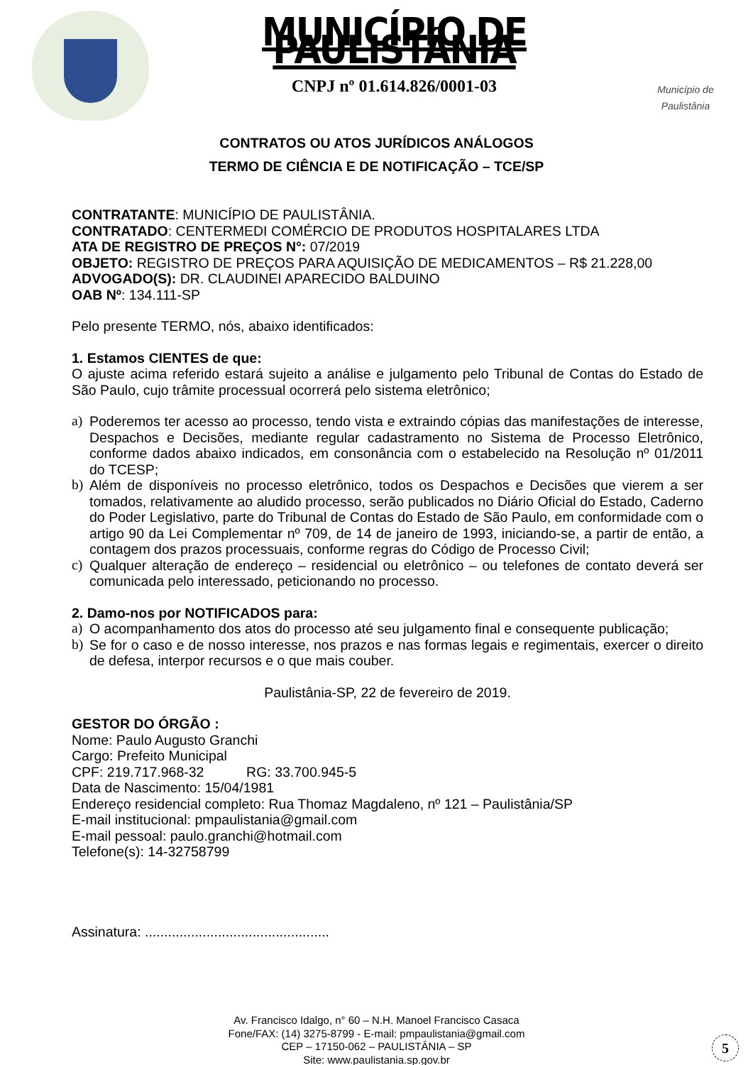MUNICÍPIO DE PAULISTÂNIA
CNPJ nº 01.614.826/0001-03
Município de
Paulistânia
CONTRATOS OU ATOS JURÍDICOS ANÁLOGOS
TERMO DE CIÊNCIA E DE NOTIFICAÇÃO – TCE/SP
CONTRATANTE: MUNICÍPIO DE PAULISTÂNIA.
CONTRATADO: CENTERMEDI COMÉRCIO DE PRODUTOS HOSPITALARES LTDA
ATA DE REGISTRO DE PREÇOS N°: 07/2019
OBJETO: REGISTRO DE PREÇOS PARA AQUISIÇÃO DE MEDICAMENTOS – R$ 21.228,00
ADVOGADO(S): DR. CLAUDINEI APARECIDO BALDUINO
OAB Nº: 134.111-SP
Pelo presente TERMO, nós, abaixo identificados:
1. Estamos CIENTES de que:
O ajuste acima referido estará sujeito a análise e julgamento pelo Tribunal de Contas do Estado de São Paulo, cujo trâmite processual ocorrerá pelo sistema eletrônico;
a) Poderemos ter acesso ao processo, tendo vista e extraindo cópias das manifestações de interesse, Despachos e Decisões, mediante regular cadastramento no Sistema de Processo Eletrônico, conforme dados abaixo indicados, em consonância com o estabelecido na Resolução nº 01/2011 do TCESP;
b) Além de disponíveis no processo eletrônico, todos os Despachos e Decisões que vierem a ser tomados, relativamente ao aludido processo, serão publicados no Diário Oficial do Estado, Caderno do Poder Legislativo, parte do Tribunal de Contas do Estado de São Paulo, em conformidade com o artigo 90 da Lei Complementar nº 709, de 14 de janeiro de 1993, iniciando-se, a partir de então, a contagem dos prazos processuais, conforme regras do Código de Processo Civil;
c) Qualquer alteração de endereço – residencial ou eletrônico – ou telefones de contato deverá ser comunicada pelo interessado, peticionando no processo.
2. Damo-nos por NOTIFICADOS para:
a) O acompanhamento dos atos do processo até seu julgamento final e consequente publicação;
b) Se for o caso e de nosso interesse, nos prazos e nas formas legais e regimentais, exercer o direito de defesa, interpor recursos e o que mais couber.
Paulistânia-SP, 22 de fevereiro de 2019.
GESTOR DO ÓRGÃO :
Nome: Paulo Augusto Granchi
Cargo: Prefeito Municipal
CPF: 219.717.968-32 RG: 33.700.945-5
Data de Nascimento: 15/04/1981
Endereço residencial completo: Rua Thomaz Magdaleno, nº 121 – Paulistânia/SP
E-mail institucional: pmpaulistania@gmail.com
E-mail pessoal: paulo.granchi@hotmail.com
Telefone(s): 14-32758799
Assinatura: ................................................
Av. Francisco Idalgo, n° 60 – N.H. Manoel Francisco Casaca
Fone/FAX: (14) 3275-8799 - E-mail: pmpaulistania@gmail.com
CEP – 17150-062 – PAULISTÂNIA – SP
Site: www.paulistania.sp.gov.br
5